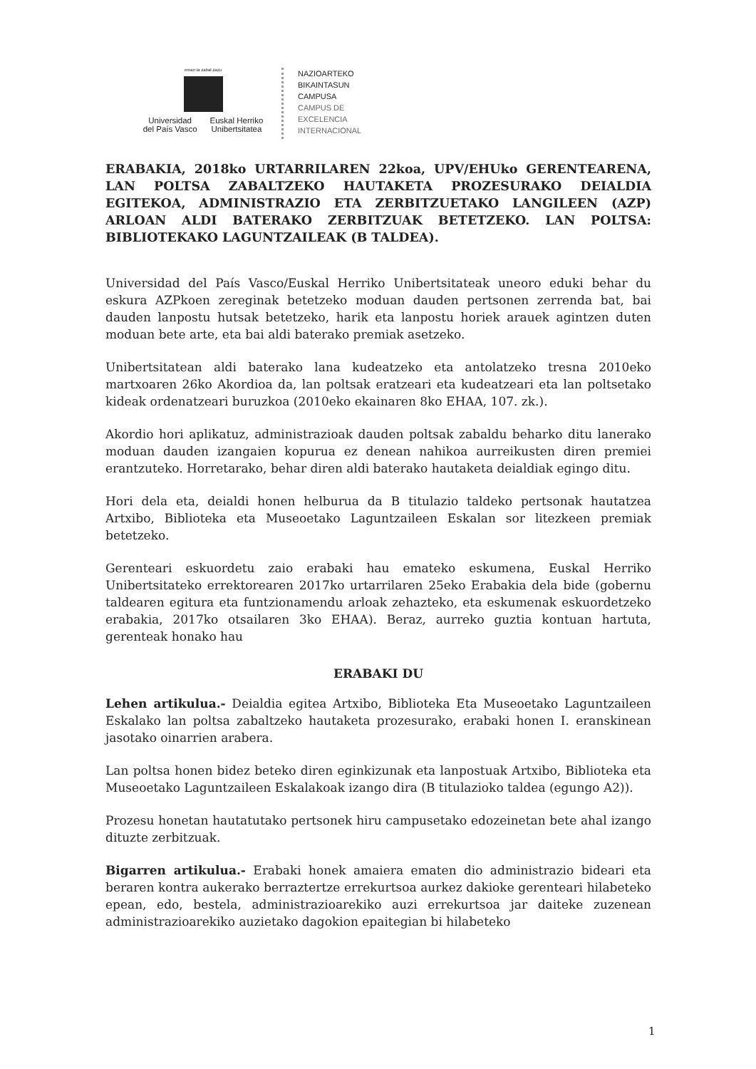eman ta zabal zazu
Universidad
del País Vasco Euskal Herriko
Unibertsitatea
NAZIOARTEKO
BIKAINTASUN
CAMPUSA
CAMPUS DE
EXCELENCIA
INTERNACIONAL
ERABAKIA, 2018ko URTARRILAREN 22koa, UPV/EHUko GERENTEARENA, LAN POLTSA ZABALTZEKO HAUTAKETA PROZESURAKO DEIALDIA EGITEKOA, ADMINISTRAZIO ETA ZERBITZUETAKO LANGILEEN (AZP) ARLOAN ALDI BATERAKO ZERBITZUAK BETETZEKO. LAN POLTSA: BIBLIOTEKAKO LAGUNTZAILEAK (B TALDEA).
Universidad del País Vasco/Euskal Herriko Unibertsitateak uneoro eduki behar du eskura AZPkoen zereginak betetzeko moduan dauden pertsonen zerrenda bat, bai dauden lanpostu hutsak betetzeko, harik eta lanpostu horiek arauek agintzen duten moduan bete arte, eta bai aldi baterako premiak asetzeko.
Unibertsitatean aldi baterako lana kudeatzeko eta antolatzeko tresna 2010eko martxoaren 26ko Akordioa da, lan poltsak eratzeari eta kudeatzeari eta lan poltsetako kideak ordenatzeari buruzkoa (2010eko ekainaren 8ko EHAA, 107. zk.).
Akordio hori aplikatuz, administrazioak dauden poltsak zabaldu beharko ditu lanerako moduan dauden izangaien kopurua ez denean nahikoa aurreikusten diren premiei erantzuteko. Horretarako, behar diren aldi baterako hautaketa deialdiak egingo ditu.
Hori dela eta, deialdi honen helburua da B titulazio taldeko pertsonak hautatzea Artxibo, Biblioteka eta Museoetako Laguntzaileen Eskalan sor litezkeen premiak betetzeko.
Gerenteari eskuordetu zaio erabaki hau emateko eskumena, Euskal Herriko Unibertsitateko errektorearen 2017ko urtarrilaren 25eko Erabakia dela bide (gobernu taldearen egitura eta funtzionamendu arloak zehazteko, eta eskumenak eskuordetzeko erabakia, 2017ko otsailaren 3ko EHAA). Beraz, aurreko guztia kontuan hartuta, gerenteak honako hau
ERABAKI DU
Lehen artikulua.- Deialdia egitea Artxibo, Biblioteka Eta Museoetako Laguntzaileen Eskalako lan poltsa zabaltzeko hautaketa prozesurako, erabaki honen I. eranskinean jasotako oinarrien arabera.
Lan poltsa honen bidez beteko diren eginkizunak eta lanpostuak Artxibo, Biblioteka eta Museoetako Laguntzaileen Eskalakoak izango dira (B titulazioko taldea (egungo A2)).
Prozesu honetan hautatutako pertsonek hiru campusetako edozeinetan bete ahal izango dituzte zerbitzuak.
Bigarren artikulua.- Erabaki honek amaiera ematen dio administrazio bideari eta beraren kontra aukerako berraztertze errekurtsoa aurkez dakioke gerenteari hilabeteko epean, edo, bestela, administrazioarekiko auzi errekurtsoa jar daiteke zuzenean administrazioarekiko auzietako dagokion epaitegian bi hilabeteko
1